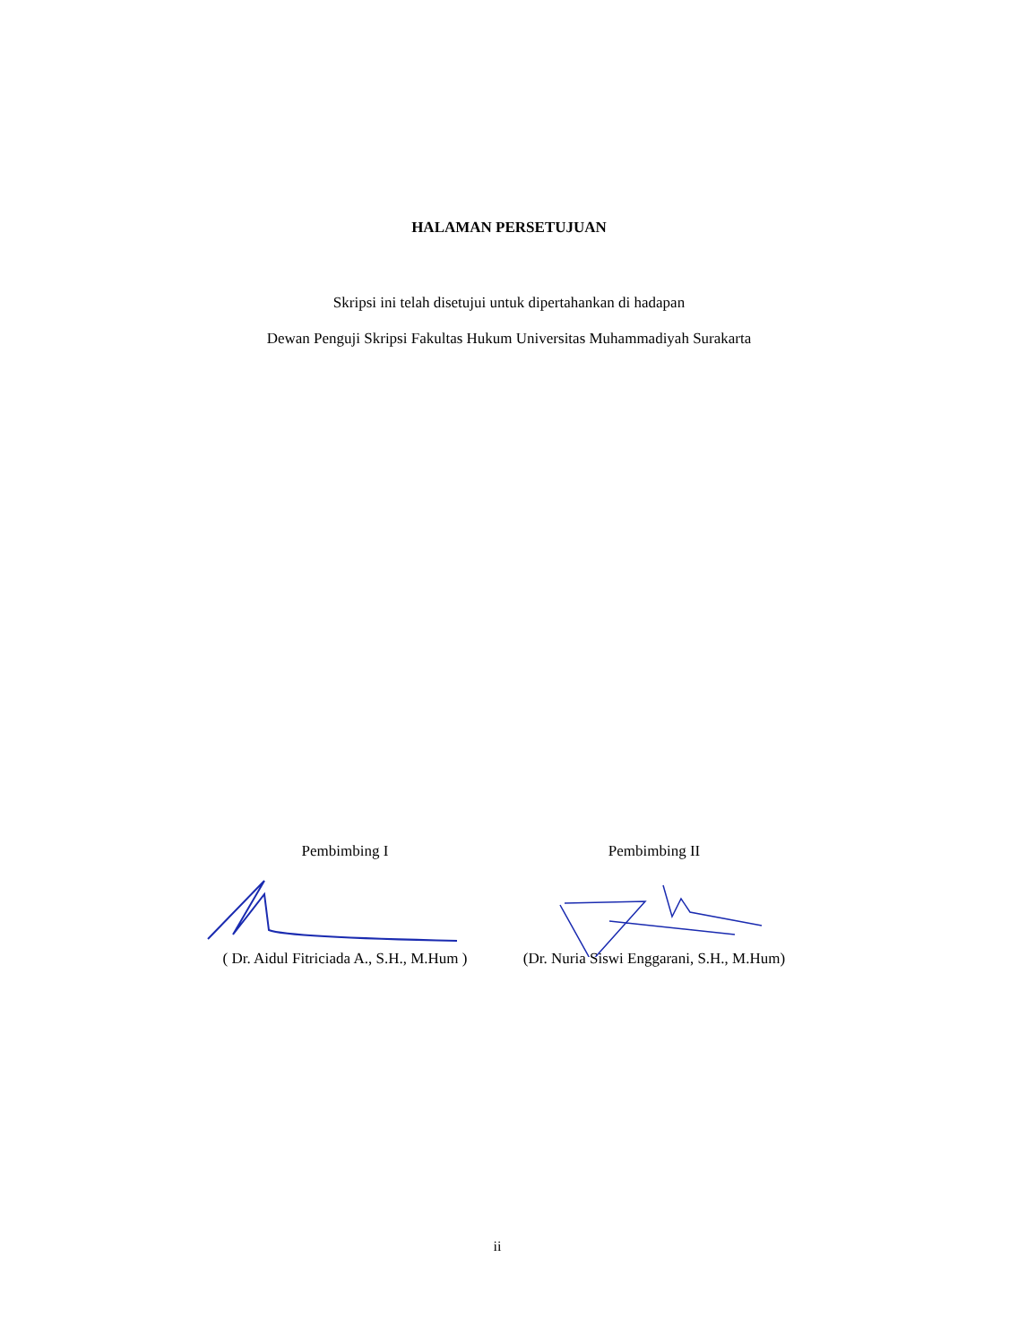HALAMAN PERSETUJUAN
Skripsi ini telah disetujui untuk dipertahankan di hadapan
Dewan Penguji Skripsi Fakultas Hukum Universitas Muhammadiyah Surakarta
Pembimbing I
( Dr. Aidul Fitriciada A., S.H., M.Hum )
Pembimbing II
(Dr. Nuria Siswi Enggarani, S.H., M.Hum)
ii